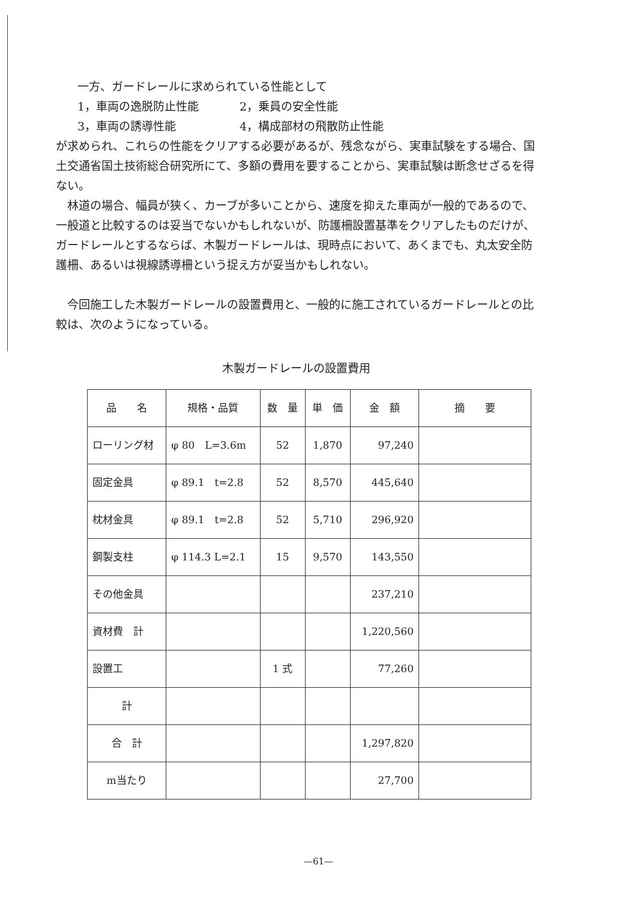一方、ガードレールに求められている性能として
1，車両の逸脱防止性能 2，乗員の安全性能
3，車両の誘導性能 4，構成部材の飛散防止性能
が求められ、これらの性能をクリアする必要があるが、残念ながら、実車試験をする場合、国土交通省国土技術総合研究所にて、多額の費用を要することから、実車試験は断念せざるを得ない。
林道の場合、幅員が狭く、カーブが多いことから、速度を抑えた車両が一般的であるので、一般道と比較するのは妥当でないかもしれないが、防護柵設置基準をクリアしたものだけが、ガードレールとするならば、木製ガードレールは、現時点において、あくまでも、丸太安全防護柵、あるいは視線誘導柵という捉え方が妥当かもしれない。
今回施工した木製ガードレールの設置費用と、一般的に施工されているガードレールとの比較は、次のようになっている。
木製ガードレールの設置費用
| 品 名 | 規格・品質 | 数 量 | 単 価 | 金 額 | 摘 要 |
| --- | --- | --- | --- | --- | --- |
| ローリング材 | φ 80 L=3.6m | 52 | 1,870 | 97,240 | |
| 固定金具 | φ 89.1 t=2.8 | 52 | 8,570 | 445,640 | |
| 枕材金具 | φ 89.1 t=2.8 | 52 | 5,710 | 296,920 | |
| 鋼製支柱 | φ 114.3 L=2.1 | 15 | 9,570 | 143,550 | |
| その他金具 | | | | 237,210 | |
| 資材費 計 | | | | 1,220,560 | |
| 設置工 | | 1 式 | | 77,260 | |
| 計 | | | | | |
| 合 計 | | | | 1,297,820 | |
| m当たり | | | | 27,700 | |
—61—